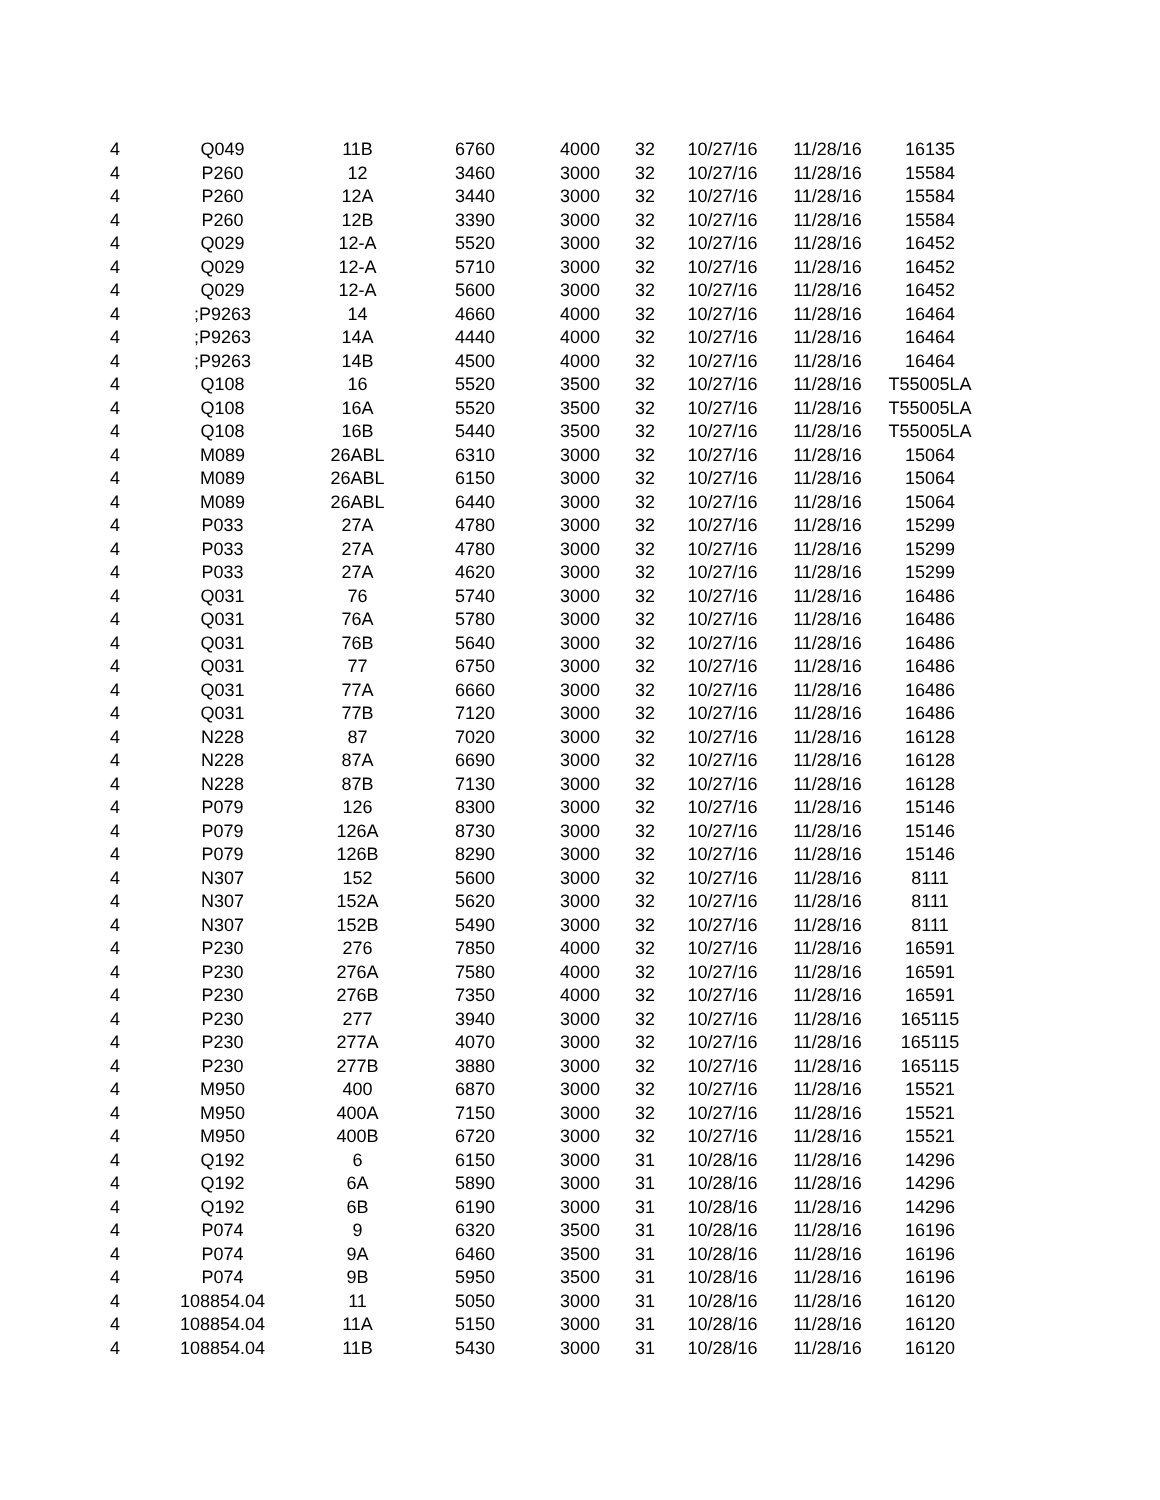| 4 | Q049 | 11B | 6760 | 4000 | 32 | 10/27/16 | 11/28/16 | 16135 |
| 4 | P260 | 12 | 3460 | 3000 | 32 | 10/27/16 | 11/28/16 | 15584 |
| 4 | P260 | 12A | 3440 | 3000 | 32 | 10/27/16 | 11/28/16 | 15584 |
| 4 | P260 | 12B | 3390 | 3000 | 32 | 10/27/16 | 11/28/16 | 15584 |
| 4 | Q029 | 12-A | 5520 | 3000 | 32 | 10/27/16 | 11/28/16 | 16452 |
| 4 | Q029 | 12-A | 5710 | 3000 | 32 | 10/27/16 | 11/28/16 | 16452 |
| 4 | Q029 | 12-A | 5600 | 3000 | 32 | 10/27/16 | 11/28/16 | 16452 |
| 4 | ;P9263 | 14 | 4660 | 4000 | 32 | 10/27/16 | 11/28/16 | 16464 |
| 4 | ;P9263 | 14A | 4440 | 4000 | 32 | 10/27/16 | 11/28/16 | 16464 |
| 4 | ;P9263 | 14B | 4500 | 4000 | 32 | 10/27/16 | 11/28/16 | 16464 |
| 4 | Q108 | 16 | 5520 | 3500 | 32 | 10/27/16 | 11/28/16 | T55005LA |
| 4 | Q108 | 16A | 5520 | 3500 | 32 | 10/27/16 | 11/28/16 | T55005LA |
| 4 | Q108 | 16B | 5440 | 3500 | 32 | 10/27/16 | 11/28/16 | T55005LA |
| 4 | M089 | 26ABL | 6310 | 3000 | 32 | 10/27/16 | 11/28/16 | 15064 |
| 4 | M089 | 26ABL | 6150 | 3000 | 32 | 10/27/16 | 11/28/16 | 15064 |
| 4 | M089 | 26ABL | 6440 | 3000 | 32 | 10/27/16 | 11/28/16 | 15064 |
| 4 | P033 | 27A | 4780 | 3000 | 32 | 10/27/16 | 11/28/16 | 15299 |
| 4 | P033 | 27A | 4780 | 3000 | 32 | 10/27/16 | 11/28/16 | 15299 |
| 4 | P033 | 27A | 4620 | 3000 | 32 | 10/27/16 | 11/28/16 | 15299 |
| 4 | Q031 | 76 | 5740 | 3000 | 32 | 10/27/16 | 11/28/16 | 16486 |
| 4 | Q031 | 76A | 5780 | 3000 | 32 | 10/27/16 | 11/28/16 | 16486 |
| 4 | Q031 | 76B | 5640 | 3000 | 32 | 10/27/16 | 11/28/16 | 16486 |
| 4 | Q031 | 77 | 6750 | 3000 | 32 | 10/27/16 | 11/28/16 | 16486 |
| 4 | Q031 | 77A | 6660 | 3000 | 32 | 10/27/16 | 11/28/16 | 16486 |
| 4 | Q031 | 77B | 7120 | 3000 | 32 | 10/27/16 | 11/28/16 | 16486 |
| 4 | N228 | 87 | 7020 | 3000 | 32 | 10/27/16 | 11/28/16 | 16128 |
| 4 | N228 | 87A | 6690 | 3000 | 32 | 10/27/16 | 11/28/16 | 16128 |
| 4 | N228 | 87B | 7130 | 3000 | 32 | 10/27/16 | 11/28/16 | 16128 |
| 4 | P079 | 126 | 8300 | 3000 | 32 | 10/27/16 | 11/28/16 | 15146 |
| 4 | P079 | 126A | 8730 | 3000 | 32 | 10/27/16 | 11/28/16 | 15146 |
| 4 | P079 | 126B | 8290 | 3000 | 32 | 10/27/16 | 11/28/16 | 15146 |
| 4 | N307 | 152 | 5600 | 3000 | 32 | 10/27/16 | 11/28/16 | 8111 |
| 4 | N307 | 152A | 5620 | 3000 | 32 | 10/27/16 | 11/28/16 | 8111 |
| 4 | N307 | 152B | 5490 | 3000 | 32 | 10/27/16 | 11/28/16 | 8111 |
| 4 | P230 | 276 | 7850 | 4000 | 32 | 10/27/16 | 11/28/16 | 16591 |
| 4 | P230 | 276A | 7580 | 4000 | 32 | 10/27/16 | 11/28/16 | 16591 |
| 4 | P230 | 276B | 7350 | 4000 | 32 | 10/27/16 | 11/28/16 | 16591 |
| 4 | P230 | 277 | 3940 | 3000 | 32 | 10/27/16 | 11/28/16 | 165115 |
| 4 | P230 | 277A | 4070 | 3000 | 32 | 10/27/16 | 11/28/16 | 165115 |
| 4 | P230 | 277B | 3880 | 3000 | 32 | 10/27/16 | 11/28/16 | 165115 |
| 4 | M950 | 400 | 6870 | 3000 | 32 | 10/27/16 | 11/28/16 | 15521 |
| 4 | M950 | 400A | 7150 | 3000 | 32 | 10/27/16 | 11/28/16 | 15521 |
| 4 | M950 | 400B | 6720 | 3000 | 32 | 10/27/16 | 11/28/16 | 15521 |
| 4 | Q192 | 6 | 6150 | 3000 | 31 | 10/28/16 | 11/28/16 | 14296 |
| 4 | Q192 | 6A | 5890 | 3000 | 31 | 10/28/16 | 11/28/16 | 14296 |
| 4 | Q192 | 6B | 6190 | 3000 | 31 | 10/28/16 | 11/28/16 | 14296 |
| 4 | P074 | 9 | 6320 | 3500 | 31 | 10/28/16 | 11/28/16 | 16196 |
| 4 | P074 | 9A | 6460 | 3500 | 31 | 10/28/16 | 11/28/16 | 16196 |
| 4 | P074 | 9B | 5950 | 3500 | 31 | 10/28/16 | 11/28/16 | 16196 |
| 4 | 108854.04 | 11 | 5050 | 3000 | 31 | 10/28/16 | 11/28/16 | 16120 |
| 4 | 108854.04 | 11A | 5150 | 3000 | 31 | 10/28/16 | 11/28/16 | 16120 |
| 4 | 108854.04 | 11B | 5430 | 3000 | 31 | 10/28/16 | 11/28/16 | 16120 |